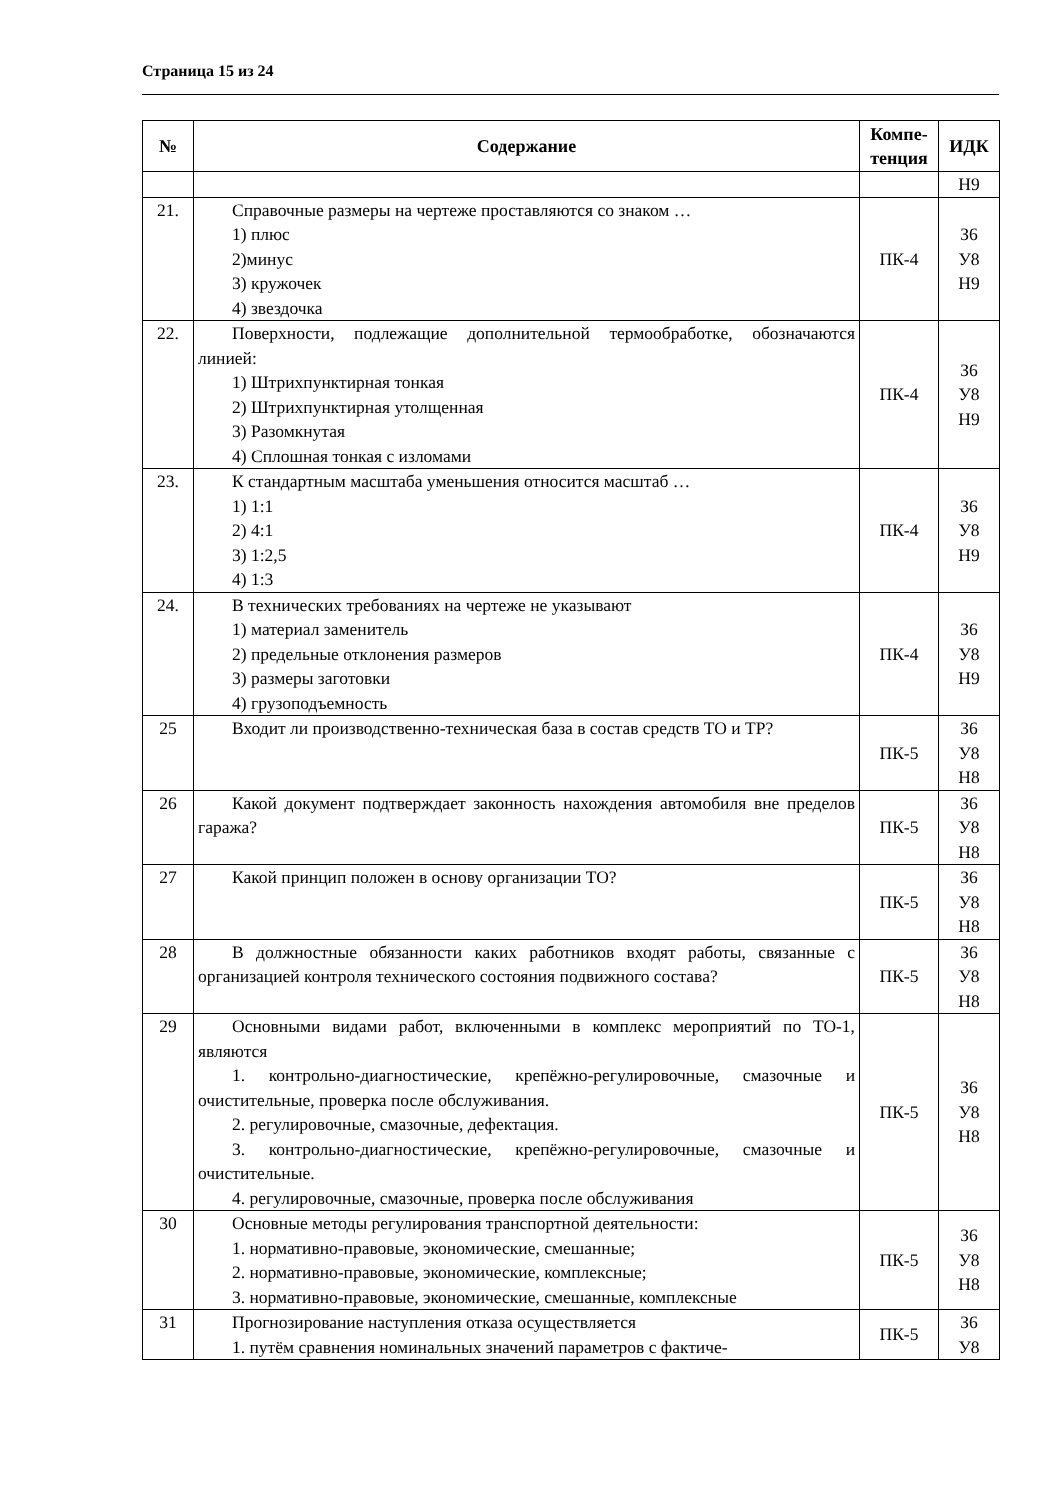Страница 15 из 24
| № | Содержание | Компе- тенция | ИДК |
| --- | --- | --- | --- |
| | | | Н9 |
| 21. | Справочные размеры на чертеже проставляются со знаком … 1) плюс 2)минус 3) кружочек 4) звездочка | ПК-4 | З6 У8 Н9 |
| 22. | Поверхности, подлежащие дополнительной термообработке, обозначаются линией: 1) Штрихпунктирная тонкая 2) Штрихпунктирная утолщенная 3) Разомкнутая 4) Сплошная тонкая с изломами | ПК-4 | З6 У8 Н9 |
| 23. | К стандартным масштаба уменьшения относится масштаб … 1) 1:1 2) 4:1 3) 1:2,5 4) 1:3 | ПК-4 | З6 У8 Н9 |
| 24. | В технических требованиях на чертеже не указывают 1) материал заменитель 2) предельные отклонения размеров 3) размеры заготовки 4) грузоподъемность | ПК-4 | З6 У8 Н9 |
| 25 | Входит ли производственно-техническая база в состав средств ТО и ТР? | ПК-5 | З6 У8 Н8 |
| 26 | Какой документ подтверждает законность нахождения автомобиля вне пределов гаража? | ПК-5 | З6 У8 Н8 |
| 27 | Какой принцип положен в основу организации ТО? | ПК-5 | З6 У8 Н8 |
| 28 | В должностные обязанности каких работников входят работы, связанные с организацией контроля технического состояния подвижного состава? | ПК-5 | З6 У8 Н8 |
| 29 | Основными видами работ, включенными в комплекс мероприятий по ТО-1, являются 1. контрольно-диагностические, крепёжно-регулировочные, смазочные и очистительные, проверка после обслуживания. 2. регулировочные, смазочные, дефектация. 3. контрольно-диагностические, крепёжно-регулировочные, смазочные и очистительные. 4. регулировочные, смазочные, проверка после обслуживания | ПК-5 | З6 У8 Н8 |
| 30 | Основные методы регулирования транспортной деятельности: 1. нормативно-правовые, экономические, смешанные; 2. нормативно-правовые, экономические, комплексные; 3. нормативно-правовые, экономические, смешанные, комплексные | ПК-5 | З6 У8 Н8 |
| 31 | Прогнозирование наступления отказа осуществляется 1. путём сравнения номинальных значений параметров с фактиче- | ПК-5 | З6 У8 |